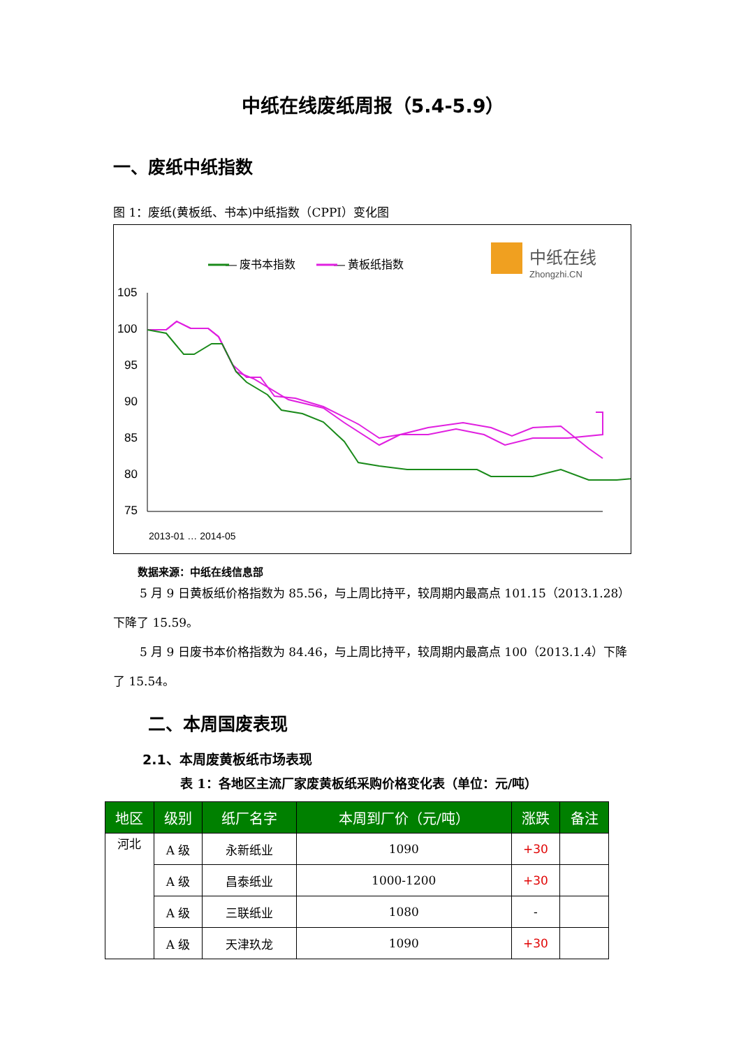中纸在线废纸周报（5.4-5.9）
一、废纸中纸指数
图 1：废纸(黄板纸、书本)中纸指数（CPPI）变化图
— 废书本指数
— 黄板纸指数
中纸在线
Zhongzhi.CN
105
100
95
90
85
80
75
2013-01 … 2014-05
数据来源：中纸在线信息部
5 月 9 日黄板纸价格指数为 85.56，与上周比持平，较周期内最高点 101.15（2013.1.28）下降了 15.59。
5 月 9 日废书本价格指数为 84.46，与上周比持平，较周期内最高点 100（2013.1.4）下降了 15.54。
二、本周国废表现
2.1、本周废黄板纸市场表现
表 1：各地区主流厂家废黄板纸采购价格变化表（单位：元/吨）
| 地区 | 级别 | 纸厂名字 | 本周到厂价（元/吨） | 涨跌 | 备注 |
| --- | --- | --- | --- | --- | --- |
| 河北 | A 级 | 永新纸业 | 1090 | +30 | |
| | A 级 | 昌泰纸业 | 1000-1200 | +30 | |
| | A 级 | 三联纸业 | 1080 | - | |
| | A 级 | 天津玖龙 | 1090 | +30 | |